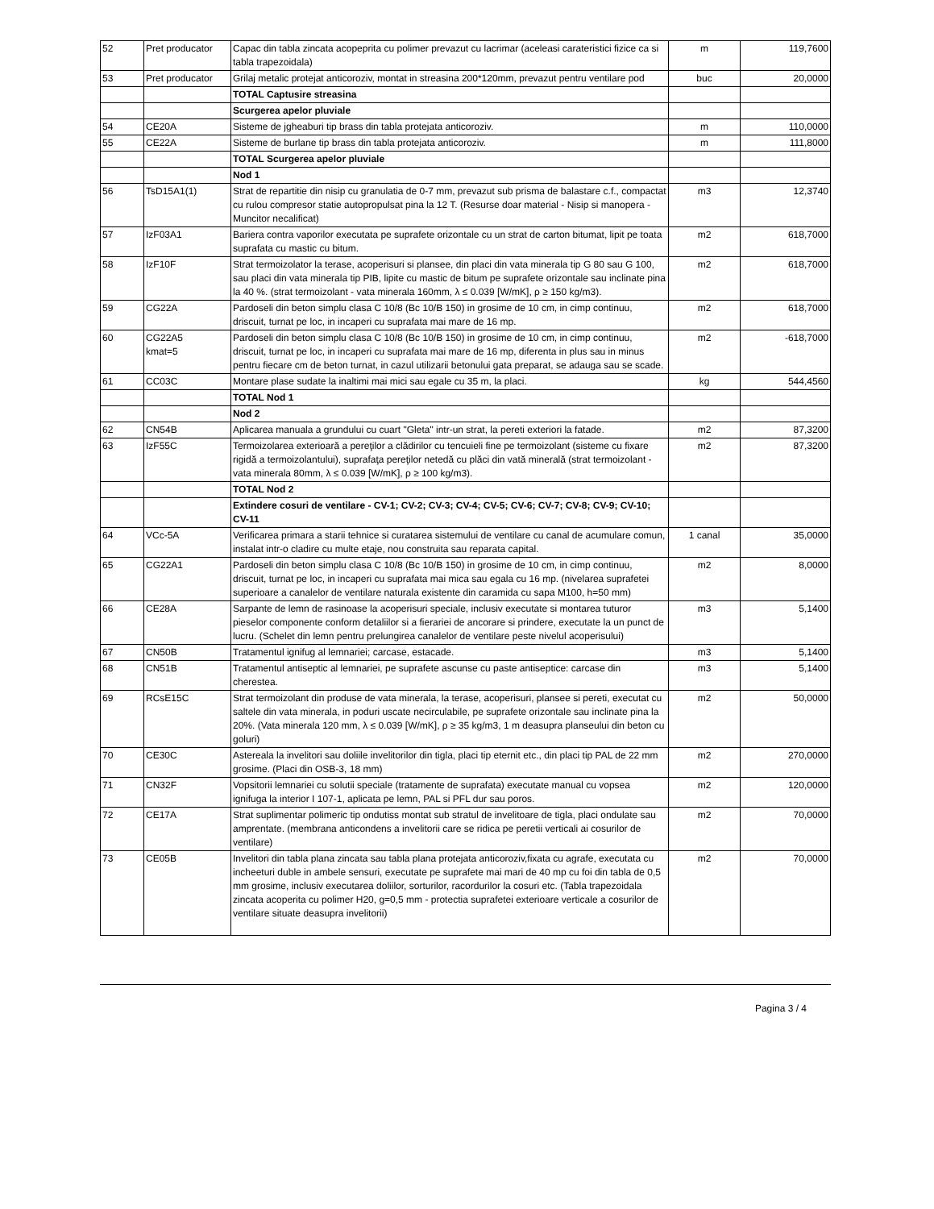| 52 | Pret producator | Capac din tabla zincata acopeprita cu polimer prevazut cu lacrimar (aceleasi carateristici fizice ca si tabla trapezoidala) | m | 119,7600 |
| 53 | Pret producator | Grilaj metalic protejat anticoroziv, montat in streasina 200*120mm, prevazut pentru ventilare pod | buc | 20,0000 |
| | | TOTAL Captusire streasina | | |
| | | Scurgerea apelor pluviale | | |
| 54 | CE20A | Sisteme de jgheaburi tip brass din tabla protejata anticoroziv. | m | 110,0000 |
| 55 | CE22A | Sisteme de burlane tip brass din tabla protejata anticoroziv. | m | 111,8000 |
| | | TOTAL Scurgerea apelor pluviale | | |
| | | Nod 1 | | |
| 56 | TsD15A1(1) | Strat de repartitie din nisip cu granulatia de 0-7 mm, prevazut sub prisma de balastare c.f., compactat cu rulou compresor statie autopropulsat pina la 12 T. (Resurse doar material - Nisip si manopera - Muncitor necalificat) | m3 | 12,3740 |
| 57 | IzF03A1 | Bariera contra vaporilor executata pe suprafete orizontale cu un strat de carton bitumat, lipit pe toata suprafata cu mastic cu bitum. | m2 | 618,7000 |
| 58 | IzF10F | Strat termoizolator la terase, acoperisuri si plansee, din placi din vata minerala tip G 80 sau G 100, sau placi din vata minerala tip PIB, lipite cu mastic de bitum pe suprafete orizontale sau inclinate pina la 40 %. (strat termoizolant - vata minerala 160mm, λ ≤ 0.039 [W/mK], ρ ≥ 150 kg/m3). | m2 | 618,7000 |
| 59 | CG22A | Pardoseli din beton simplu clasa C 10/8 (Bc 10/B 150) in grosime de 10 cm, in cimp continuu, driscuit, turnat pe loc, in incaperi cu suprafata mai mare de 16 mp. | m2 | 618,7000 |
| 60 | CG22A5 kmat=5 | Pardoseli din beton simplu clasa C 10/8 (Bc 10/B 150) in grosime de 10 cm, in cimp continuu, driscuit, turnat pe loc, in incaperi cu suprafata mai mare de 16 mp, diferenta in plus sau in minus pentru fiecare cm de beton turnat, in cazul utilizarii betonului gata preparat, se adauga sau se scade. | m2 | -618,7000 |
| 61 | CC03C | Montare plase sudate la inaltimi mai mici sau egale cu 35 m, la placi. | kg | 544,4560 |
| | | TOTAL Nod 1 | | |
| | | Nod 2 | | |
| 62 | CN54B | Aplicarea manuala a grundului cu cuart "Gleta" intr-un strat, la pereti exteriori la fatade. | m2 | 87,3200 |
| 63 | IzF55C | Termoizolarea exterioară a pereţilor a clădirilor cu tencuieli fine pe termoizolant (sisteme cu fixare rigidă a termoizolantului), suprafaţa pereţilor netedă cu plăci din vată minerală (strat termoizolant - vata minerala 80mm, λ ≤ 0.039 [W/mK], ρ ≥ 100 kg/m3). | m2 | 87,3200 |
| | | TOTAL Nod 2 | | |
| | | Extindere cosuri de ventilare - CV-1; CV-2; CV-3; CV-4; CV-5; CV-6; CV-7; CV-8; CV-9; CV-10; CV-11 | | |
| 64 | VCc-5A | Verificarea primara a starii tehnice si curatarea sistemului de ventilare cu canal de acumulare comun, instalat intr-o cladire cu multe etaje, nou construita sau reparata capital. | 1 canal | 35,0000 |
| 65 | CG22A1 | Pardoseli din beton simplu clasa C 10/8 (Bc 10/B 150) in grosime de 10 cm, in cimp continuu, driscuit, turnat pe loc, in incaperi cu suprafata mai mica sau egala cu 16 mp. (nivelarea suprafetei superioare a canalelor de ventilare naturala existente din caramida cu sapa M100, h=50 mm) | m2 | 8,0000 |
| 66 | CE28A | Sarpante de lemn de rasinoase la acoperisuri speciale, inclusiv executate si montarea tuturor pieselor componente conform detaliilor si a fierariei de ancorare si prindere, executate la un punct de lucru. (Schelet din lemn pentru prelungirea canalelor de ventilare peste nivelul acoperisului) | m3 | 5,1400 |
| 67 | CN50B | Tratamentul ignifug al lemnariei; carcase, estacade. | m3 | 5,1400 |
| 68 | CN51B | Tratamentul antiseptic al lemnariei, pe suprafete ascunse cu paste antiseptice: carcase din cherestea. | m3 | 5,1400 |
| 69 | RCsE15C | Strat termoizolant din produse de vata minerala, la terase, acoperisuri, plansee si pereti, executat cu saltele din vata minerala, in poduri uscate necirculabile, pe suprafete orizontale sau inclinate pina la 20%. (Vata minerala 120 mm, λ ≤ 0.039 [W/mK], ρ ≥ 35 kg/m3, 1 m deasupra planseului din beton cu goluri) | m2 | 50,0000 |
| 70 | CE30C | Astereala la invelitori sau doliile invelitorilor din tigla, placi tip eternit etc., din placi tip PAL de 22 mm grosime. (Placi din OSB-3, 18 mm) | m2 | 270,0000 |
| 71 | CN32F | Vopsitorii lemnariei cu solutii speciale (tratamente de suprafata) executate manual cu vopsea ignifuga la interior I 107-1, aplicata pe lemn, PAL si PFL dur sau poros. | m2 | 120,0000 |
| 72 | CE17A | Strat suplimentar polimeric tip ondutiss montat sub stratul de invelitoare de tigla, placi ondulate sau amprentate. (membrana anticondens a invelitorii care se ridica pe peretii verticali ai cosurilor de ventilare) | m2 | 70,0000 |
| 73 | CE05B | Invelitori din tabla plana zincata sau tabla plana protejata anticoroziv,fixata cu agrafe, executata cu incheeturi duble in ambele sensuri, executate pe suprafete mai mari de 40 mp cu foi din tabla de 0,5 mm grosime, inclusiv executarea doliilor, sorturilor, racordurilor la cosuri etc. (Tabla trapezoidala zincata acoperita cu polimer H20, g=0,5 mm - protectia suprafetei exterioare verticale a cosurilor de ventilare situate deasupra invelitorii) | m2 | 70,0000 |
Pagina 3 / 4